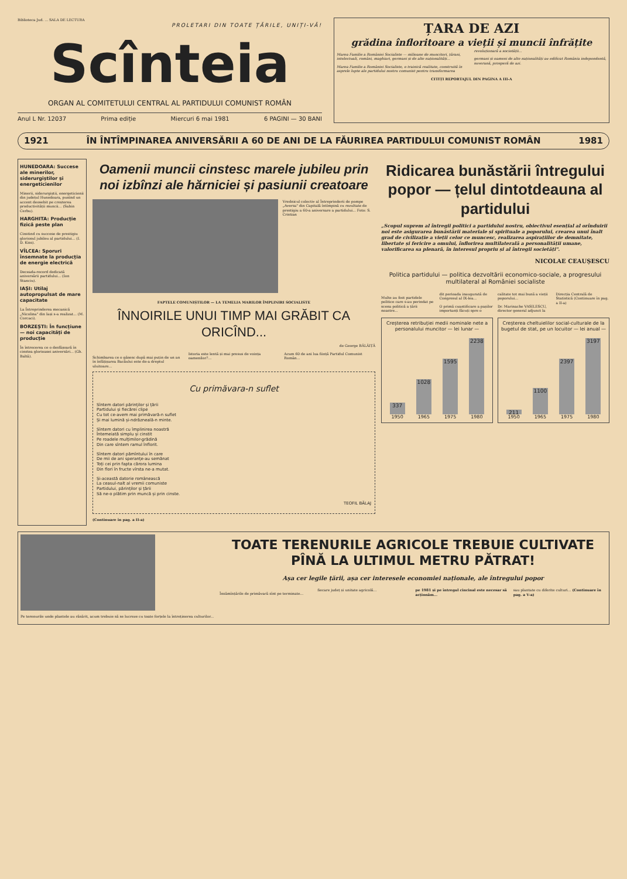Biblioteca Jud. ... SALA DE LECTURA
PROLETARI DIN TOATE ȚĂRILE, UNIȚI-VĂ!
Scînteia
ORGAN AL COMITETULUI CENTRAL AL PARTIDULUI COMUNIST ROMÂN
Anul L Nr. 12037 Prima ediție Miercuri 6 mai 1981 6 PAGINI — 30 BANI
ȚARA DE AZI
grădina înfloritoare a vieții și muncii înfrățite
Marea Familie a României Socialiste — milioane de muncitori, țărani, intelectuali, români, maghiari, germani și de alte naționalități...
Marea Familie a României Socialiste, o trainică realitate, construită în asprele lupte ale partidului nostru comunist pentru transformarea revoluționară a societății...
germani și oameni de alte naționalități au edificat România independentă, suverană, prosperă de azi.
CITIȚI REPORTAJUL DIN PAGINA A III-A
1921 ÎN ÎNTÎMPINAREA ANIVERSĂRII A 60 DE ANI DE LA FĂURIREA PARTIDULUI COMUNIST ROMÂN 1981
HUNEDOARA: Succese ale minerilor, siderurgiștilor și energeticienilor
Minerii, siderurgiștii, energeticienii din județul Hunedoara, punînd un accent deosebit pe creșterea productivității muncii... (Sabin Cerbu).
HARGHITA: Producție fizică peste plan
Cinstind cu succese de prestigiu gloriosul jubileu al partidului... (I. D. Kiss).
VÎLCEA: Sporuri însemnate la producția de energie electrică
Deceada-record dedicată aniversării partidului... (Ion Stanciu).
IAȘI: Utilaj autopropulsat de mare capacitate
La Întreprinderea mecanică „Nicolina" din Iași s-a realizat... (M. Corcaci).
BORZEȘTI: În funcțiune — noi capacități de producție
În întrecerea ce o desfășoară în cinstea glorioasei aniversări... (Gh. Baltă).
Oamenii muncii cinstesc marele jubileu prin noi izbînzi ale hărniciei și pasiunii creatoare
Vrednicul colectiv al Întreprinderii de pompe „Aversa" din Capitală întîmpină cu rezultate de prestigiu a 60-a aniversare a partidului... Foto: S. Cristian
FAPTELE COMUNIȘTILOR — LA TEMELIA MARILOR ÎMPLINIRI SOCIALISTE
ÎNNOIRILE UNUI TIMP MAI GRĂBIT CA ORICÎND...
de George BĂLĂIȚĂ
Schimbarea ce o găsesc după mai puțin de un an în înfățișarea Bacăului este de-a dreptul uluitoare...
Istoria este lentă și mai presus de voința oamenilor?...
Acum 60 de ani lua ființă Partidul Comunist Român...
Cu primăvara-n suflet
Sîntem datori părinților și țării
Partidului și fiecărei clipe
Cu tot ce-avem mai primăvară-n suflet
Și mai lumină și-ndrăzneală-n minte.
Sîntem datori cu împlinirea noastră
Întemeiată simplu și cinstit
Pe roadele mulțimilor-grădină
Din care sîntem ramul înflorit.
Sîntem datori pămîntului în care
De mii de ani speranțe-au semănat
Toți cei prin fapta cărora lumina
Din flori în fructe vîrsta ne-a mutat.
Și-această datorie românească
La ceasul-nalt al vremii comuniste
Partidului, părinților și țării
Să ne-o plătim prin muncă și prin cinste.
TEOFIL BĂLAJ
(Continuare în pag. a II-a)
Ridicarea bunăstării întregului popor — țelul dintotdeauna al partidului
„Scopul suprem al întregii politici a partidului nostru, obiectivul esențial al orînduirii noi este asigurarea bunăstării materiale și spirituale a poporului, crearea unui înalt grad de civilizație a vieții celor ce muncesc, realizarea aspirațiilor de demnitate, libertate și fericire a omului, înflorirea multilaterală a personalității umane, valorificarea sa plenară, în interesul propriu și al întregii societăți".
NICOLAE CEAUȘESCU
Politica partidului — politica dezvoltării economico-sociale, a progresului multilateral al României socialiste
Multe au fost partidele politice care s-au perindat pe scena politică a țării noastre...
dit perioada inaugurată de Congresul al IX-lea...
O primă cuantificare a pașilor importanți făcuți spre o calitate tot mai bună a vieții poporului...
Dr. Marinache VASILESCU, director general adjunct la Direcția Centrală de Statistică (Continuare în pag. a II-a)
Creșterea retribuției medii nominale nete a personalului muncitor — lei lunar —
337
1028
1595
2238
1950 1965 1975 1980
Creșterea cheltuielilor social-culturale de la bugetul de stat, pe un locuitor — lei anual —
211
1100
2397
3197
1950 1965 1975 1980
Pe terenurile unde plantele au răsărit, acum trebuie să se lucreze cu toate forțele la întreținerea culturilor...
TOATE TERENURILE AGRICOLE TREBUIE CULTIVATE PÎNĂ LA ULTIMUL METRU PĂTRAT!
Așa cer legile țării, așa cer interesele economiei naționale, ale întregului popor
Însămînțările de primăvară sînt pe terminate...
fiecare județ și unitate agricolă...
pe 1981 și pe întregul cincinal este necesar să acționăm...
sau plantate cu diferite culturi... (Continuare în pag. a V-a)